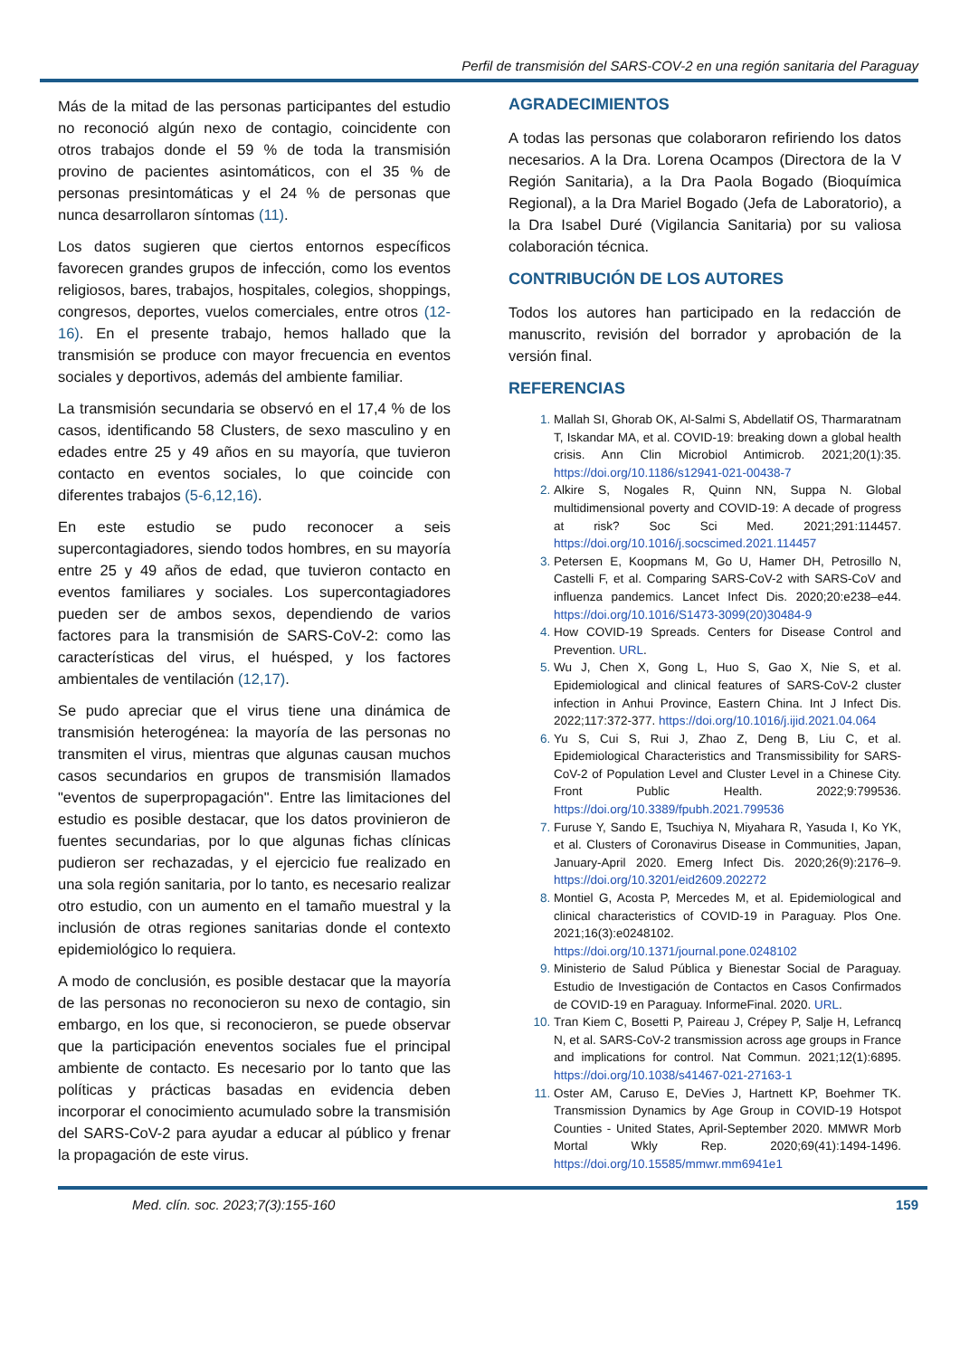Perfil de transmisión del SARS-COV-2 en una región sanitaria del Paraguay
Más de la mitad de las personas participantes del estudio no reconoció algún nexo de contagio, coincidente con otros trabajos donde el 59 % de toda la transmisión provino de pacientes asintomáticos, con el 35 % de personas presintomáticas y el 24 % de personas que nunca desarrollaron síntomas (11).
Los datos sugieren que ciertos entornos específicos favorecen grandes grupos de infección, como los eventos religiosos, bares, trabajos, hospitales, colegios, shoppings, congresos, deportes, vuelos comerciales, entre otros (12-16). En el presente trabajo, hemos hallado que la transmisión se produce con mayor frecuencia en eventos sociales y deportivos, además del ambiente familiar.
La transmisión secundaria se observó en el 17,4 % de los casos, identificando 58 Clusters, de sexo masculino y en edades entre 25 y 49 años en su mayoría, que tuvieron contacto en eventos sociales, lo que coincide con diferentes trabajos (5-6,12,16).
En este estudio se pudo reconocer a seis supercontagiadores, siendo todos hombres, en su mayoría entre 25 y 49 años de edad, que tuvieron contacto en eventos familiares y sociales. Los supercontagiadores pueden ser de ambos sexos, dependiendo de varios factores para la transmisión de SARS-CoV-2: como las características del virus, el huésped, y los factores ambientales de ventilación (12,17).
Se pudo apreciar que el virus tiene una dinámica de transmisión heterogénea: la mayoría de las personas no transmiten el virus, mientras que algunas causan muchos casos secundarios en grupos de transmisión llamados "eventos de superpropagación". Entre las limitaciones del estudio es posible destacar, que los datos provinieron de fuentes secundarias, por lo que algunas fichas clínicas pudieron ser rechazadas, y el ejercicio fue realizado en una sola región sanitaria, por lo tanto, es necesario realizar otro estudio, con un aumento en el tamaño muestral y la inclusión de otras regiones sanitarias donde el contexto epidemiológico lo requiera.
A modo de conclusión, es posible destacar que la mayoría de las personas no reconocieron su nexo de contagio, sin embargo, en los que, si reconocieron, se puede observar que la participación eneventos sociales fue el principal ambiente de contacto. Es necesario por lo tanto que las políticas y prácticas basadas en evidencia deben incorporar el conocimiento acumulado sobre la transmisión del SARS-CoV-2 para ayudar a educar al público y frenar la propagación de este virus.
AGRADECIMIENTOS
A todas las personas que colaboraron refiriendo los datos necesarios. A la Dra. Lorena Ocampos (Directora de la V Región Sanitaria), a la Dra Paola Bogado (Bioquímica Regional), a la Dra Mariel Bogado (Jefa de Laboratorio), a la Dra Isabel Duré (Vigilancia Sanitaria) por su valiosa colaboración técnica.
CONTRIBUCIÓN DE LOS AUTORES
Todos los autores han participado en la redacción de manuscrito, revisión del borrador y aprobación de la versión final.
REFERENCIAS
Mallah SI, Ghorab OK, Al-Salmi S, Abdellatif OS, Tharmaratnam T, Iskandar MA, et al. COVID-19: breaking down a global health crisis. Ann Clin Microbiol Antimicrob. 2021;20(1):35. https://doi.org/10.1186/s12941-021-00438-7
Alkire S, Nogales R, Quinn NN, Suppa N. Global multidimensional poverty and COVID-19: A decade of progress at risk? Soc Sci Med. 2021;291:114457. https://doi.org/10.1016/j.socscimed.2021.114457
Petersen E, Koopmans M, Go U, Hamer DH, Petrosillo N, Castelli F, et al. Comparing SARS-CoV-2 with SARS-CoV and influenza pandemics. Lancet Infect Dis. 2020;20:e238–e44. https://doi.org/10.1016/S1473-3099(20)30484-9
How COVID-19 Spreads. Centers for Disease Control and Prevention. URL.
Wu J, Chen X, Gong L, Huo S, Gao X, Nie S, et al. Epidemiological and clinical features of SARS-CoV-2 cluster infection in Anhui Province, Eastern China. Int J Infect Dis. 2022;117:372-377. https://doi.org/10.1016/j.ijid.2021.04.064
Yu S, Cui S, Rui J, Zhao Z, Deng B, Liu C, et al. Epidemiological Characteristics and Transmissibility for SARS-CoV-2 of Population Level and Cluster Level in a Chinese City. Front Public Health. 2022;9:799536. https://doi.org/10.3389/fpubh.2021.799536
Furuse Y, Sando E, Tsuchiya N, Miyahara R, Yasuda I, Ko YK, et al. Clusters of Coronavirus Disease in Communities, Japan, January-April 2020. Emerg Infect Dis. 2020;26(9):2176–9. https://doi.org/10.3201/eid2609.202272
Montiel G, Acosta P, Mercedes M, et al. Epidemiological and clinical characteristics of COVID-19 in Paraguay. Plos One. 2021;16(3):e0248102. https://doi.org/10.1371/journal.pone.0248102
Ministerio de Salud Pública y Bienestar Social de Paraguay. Estudio de Investigación de Contactos en Casos Confirmados de COVID-19 en Paraguay. InformeFinal. 2020. URL.
Tran Kiem C, Bosetti P, Paireau J, Crépey P, Salje H, Lefrancq N, et al. SARS-CoV-2 transmission across age groups in France and implications for control. Nat Commun. 2021;12(1):6895. https://doi.org/10.1038/s41467-021-27163-1
Oster AM, Caruso E, DeVies J, Hartnett KP, Boehmer TK. Transmission Dynamics by Age Group in COVID-19 Hotspot Counties - United States, April-September 2020. MMWR Morb Mortal Wkly Rep. 2020;69(41):1494-1496. https://doi.org/10.15585/mmwr.mm6941e1
Med. clín. soc. 2023;7(3):155-160 159